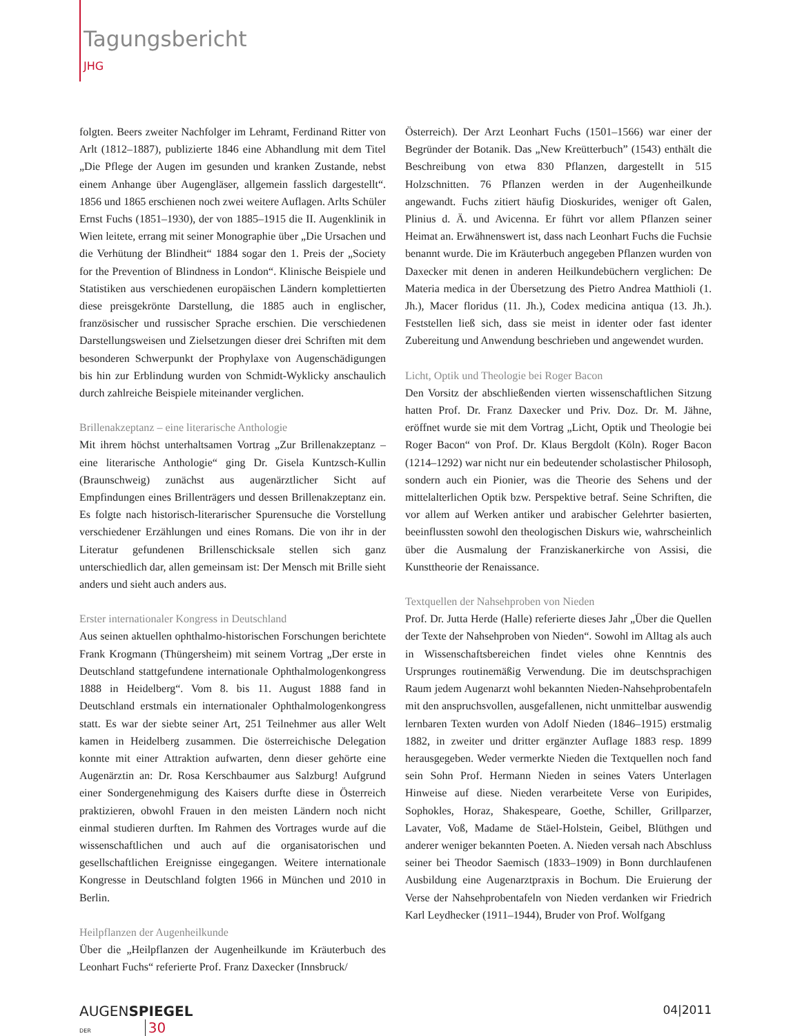Tagungsbericht
JHG
folgten. Beers zweiter Nachfolger im Lehramt, Ferdinand Ritter von Arlt (1812–1887), publizierte 1846 eine Abhandlung mit dem Titel „Die Pflege der Augen im gesunden und kranken Zustande, nebst einem Anhange über Augengläser, allgemein fasslich dargestellt“. 1856 und 1865 erschienen noch zwei weitere Auflagen. Arlts Schüler Ernst Fuchs (1851–1930), der von 1885–1915 die II. Augenklinik in Wien leitete, errang mit seiner Monographie über „Die Ursachen und die Verhütung der Blindheit“ 1884 sogar den 1. Preis der „Society for the Prevention of Blindness in London“. Klinische Beispiele und Statistiken aus verschiedenen europäischen Ländern komplettierten diese preisgekrönte Darstellung, die 1885 auch in englischer, französischer und russischer Sprache erschien. Die verschiedenen Darstellungsweisen und Zielsetzungen dieser drei Schriften mit dem besonderen Schwerpunkt der Prophylaxe von Augenschädigungen bis hin zur Erblindung wurden von Schmidt-Wyklicky anschaulich durch zahlreiche Beispiele miteinander verglichen.
Brillenakzeptanz – eine literarische Anthologie
Mit ihrem höchst unterhaltsamen Vortrag „Zur Brillenakzeptanz – eine literarische Anthologie“ ging Dr. Gisela Kuntzsch-Kullin (Braunschweig) zunächst aus augenärztlicher Sicht auf Empfindungen eines Brillenträgers und dessen Brillenakzeptanz ein. Es folgte nach historisch-literarischer Spurensuche die Vorstellung verschiedener Erzählungen und eines Romans. Die von ihr in der Literatur gefundenen Brillenschicksale stellen sich ganz unterschiedlich dar, allen gemeinsam ist: Der Mensch mit Brille sieht anders und sieht auch anders aus.
Erster internationaler Kongress in Deutschland
Aus seinen aktuellen ophthalmo-historischen Forschungen berichtete Frank Krogmann (Thüngersheim) mit seinem Vortrag „Der erste in Deutschland stattgefundene internationale Ophthalmologenkongress 1888 in Heidelberg“. Vom 8. bis 11. August 1888 fand in Deutschland erstmals ein internationaler Ophthalmologenkongress statt. Es war der siebte seiner Art, 251 Teilnehmer aus aller Welt kamen in Heidelberg zusammen. Die österreichische Delegation konnte mit einer Attraktion aufwarten, denn dieser gehörte eine Augenärztin an: Dr. Rosa Kerschbaumer aus Salzburg! Aufgrund einer Sondergenehmigung des Kaisers durfte diese in Österreich praktizieren, obwohl Frauen in den meisten Ländern noch nicht einmal studieren durften. Im Rahmen des Vortrages wurde auf die wissenschaftlichen und auch auf die organisatorischen und gesellschaftlichen Ereignisse eingegangen. Weitere internationale Kongresse in Deutschland folgten 1966 in München und 2010 in Berlin.
Heilpflanzen der Augenheilkunde
Über die „Heilpflanzen der Augenheilkunde im Kräuterbuch des Leonhart Fuchs“ referierte Prof. Franz Daxecker (Innsbruck/
Österreich). Der Arzt Leonhart Fuchs (1501–1566) war einer der Begründer der Botanik. Das „New Kreütterbuch” (1543) enthält die Beschreibung von etwa 830 Pflanzen, dargestellt in 515 Holzschnitten. 76 Pflanzen werden in der Augenheilkunde angewandt. Fuchs zitiert häufig Dioskurides, weniger oft Galen, Plinius d. Ä. und Avicenna. Er führt vor allem Pflanzen seiner Heimat an. Erwähnenswert ist, dass nach Leonhart Fuchs die Fuchsie benannt wurde. Die im Kräuterbuch angegeben Pflanzen wurden von Daxecker mit denen in anderen Heilkundebüchern verglichen: De Materia medica in der Übersetzung des Pietro Andrea Matthioli (1. Jh.), Macer floridus (11. Jh.), Codex medicina antiqua (13. Jh.). Feststellen ließ sich, dass sie meist in identer oder fast identer Zubereitung und Anwendung beschrieben und angewendet wurden.
Licht, Optik und Theologie bei Roger Bacon
Den Vorsitz der abschließenden vierten wissenschaftlichen Sitzung hatten Prof. Dr. Franz Daxecker und Priv. Doz. Dr. M. Jähne, eröffnet wurde sie mit dem Vortrag „Licht, Optik und Theologie bei Roger Bacon“ von Prof. Dr. Klaus Bergdolt (Köln). Roger Bacon (1214–1292) war nicht nur ein bedeutender scholastischer Philosoph, sondern auch ein Pionier, was die Theorie des Sehens und der mittelalterlichen Optik bzw. Perspektive betraf. Seine Schriften, die vor allem auf Werken antiker und arabischer Gelehrter basierten, beeinflussten sowohl den theologischen Diskurs wie, wahrscheinlich über die Ausmalung der Franziskanerkirche von Assisi, die Kunsttheorie der Renaissance.
Textquellen der Nahsehproben von Nieden
Prof. Dr. Jutta Herde (Halle) referierte dieses Jahr „Über die Quellen der Texte der Nahsehproben von Nieden“. Sowohl im Alltag als auch in Wissenschaftsbereichen findet vieles ohne Kenntnis des Ursprunges routinemäßig Verwendung. Die im deutschsprachigen Raum jedem Augenarzt wohl bekannten Nieden-Nahsehprobentafeln mit den anspruchsvollen, ausgefallenen, nicht unmittelbar auswendig lernbaren Texten wurden von Adolf Nieden (1846–1915) erstmalig 1882, in zweiter und dritter ergänzter Auflage 1883 resp. 1899 herausgegeben. Weder vermerkte Nieden die Textquellen noch fand sein Sohn Prof. Hermann Nieden in seines Vaters Unterlagen Hinweise auf diese. Nieden verarbeitete Verse von Euripides, Sophokles, Horaz, Shakespeare, Goethe, Schiller, Grillparzer, Lavater, Voß, Madame de Stäel-Holstein, Geibel, Blüthgen und anderer weniger bekannten Poeten. A. Nieden versah nach Abschluss seiner bei Theodor Saemisch (1833–1909) in Bonn durchlaufenen Ausbildung eine Augenarztpraxis in Bochum. Die Eruierung der Verse der Nahsehprobentafeln von Nieden verdanken wir Friedrich Karl Leydhecker (1911–1944), Bruder von Prof. Wolfgang
AUGENSPIEGEL
DER 30
04|2011